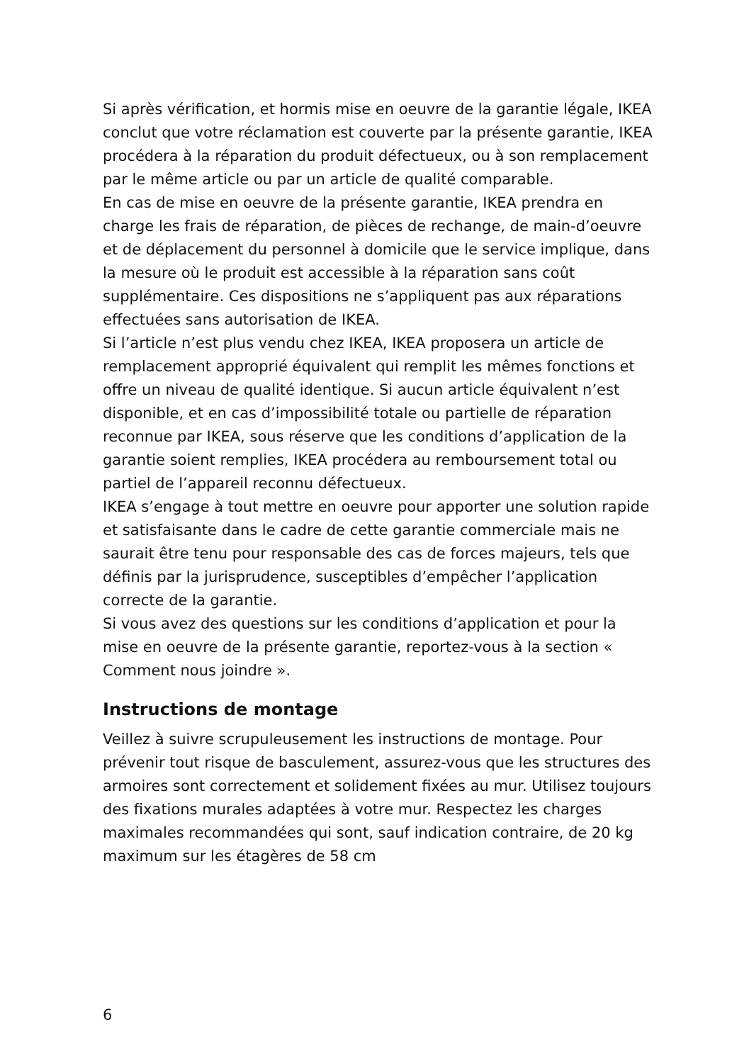Si après vérification, et hormis mise en oeuvre de la garantie légale, IKEA conclut que votre réclamation est couverte par la présente garantie, IKEA procédera à la réparation du produit défectueux, ou à son remplacement par le même article ou par un article de qualité comparable.
En cas de mise en oeuvre de la présente garantie, IKEA prendra en charge les frais de réparation, de pièces de rechange, de main-d’oeuvre et de déplacement du personnel à domicile que le service implique, dans la mesure où le produit est accessible à la réparation sans coût supplémentaire. Ces dispositions ne s’appliquent pas aux réparations effectuées sans autorisation de IKEA.
Si l’article n’est plus vendu chez IKEA, IKEA proposera un article de remplacement approprié équivalent qui remplit les mêmes fonctions et offre un niveau de qualité identique. Si aucun article équivalent n’est disponible, et en cas d’impossibilité totale ou partielle de réparation reconnue par IKEA, sous réserve que les conditions d’application de la garantie soient remplies, IKEA procédera au remboursement total ou partiel de l’appareil reconnu défectueux.
IKEA s’engage à tout mettre en oeuvre pour apporter une solution rapide et satisfaisante dans le cadre de cette garantie commerciale mais ne saurait être tenu pour responsable des cas de forces majeurs, tels que définis par la jurisprudence, susceptibles d’empêcher l’application correcte de la garantie.
Si vous avez des questions sur les conditions d’application et pour la mise en oeuvre de la présente garantie, reportez-vous à la section « Comment nous joindre ».
Instructions de montage
Veillez à suivre scrupuleusement les instructions de montage. Pour prévenir tout risque de basculement, assurez-vous que les structures des armoires sont correctement et solidement fixées au mur. Utilisez toujours des fixations murales adaptées à votre mur. Respectez les charges maximales recommandées qui sont, sauf indication contraire, de 20 kg maximum sur les étagères de 58 cm
6